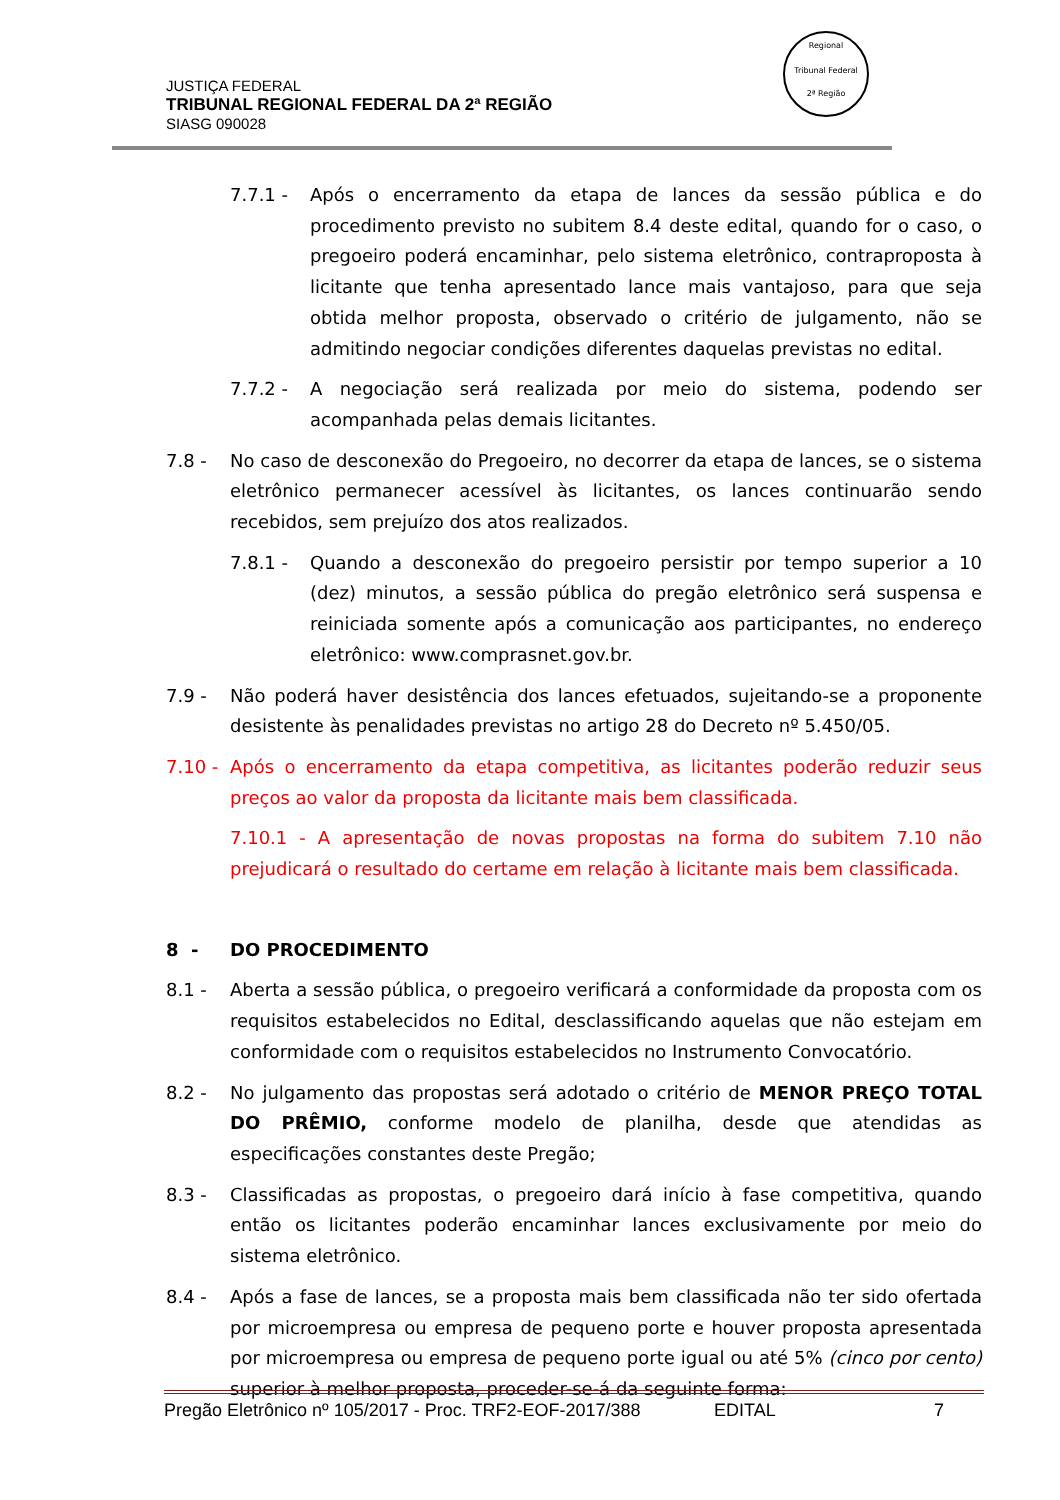JUSTIÇA FEDERAL
TRIBUNAL REGIONAL FEDERAL DA 2ª REGIÃO
SIASG 090028
Regional
Tribunal Federal
2ª Região
7.7.1 - Após o encerramento da etapa de lances da sessão pública e do procedimento previsto no subitem 8.4 deste edital, quando for o caso, o pregoeiro poderá encaminhar, pelo sistema eletrônico, contraproposta à licitante que tenha apresentado lance mais vantajoso, para que seja obtida melhor proposta, observado o critério de julgamento, não se admitindo negociar condições diferentes daquelas previstas no edital.
7.7.2 - A negociação será realizada por meio do sistema, podendo ser acompanhada pelas demais licitantes.
7.8 - No caso de desconexão do Pregoeiro, no decorrer da etapa de lances, se o sistema eletrônico permanecer acessível às licitantes, os lances continuarão sendo recebidos, sem prejuízo dos atos realizados.
7.8.1 - Quando a desconexão do pregoeiro persistir por tempo superior a 10 (dez) minutos, a sessão pública do pregão eletrônico será suspensa e reiniciada somente após a comunicação aos participantes, no endereço eletrônico: www.comprasnet.gov.br.
7.9 - Não poderá haver desistência dos lances efetuados, sujeitando-se a proponente desistente às penalidades previstas no artigo 28 do Decreto nº 5.450/05.
7.10 -
Após o encerramento da etapa competitiva, as licitantes poderão reduzir seus preços ao valor da proposta da licitante mais bem classificada.
7.10.1 - A apresentação de novas propostas na forma do subitem 7.10 não prejudicará o resultado do certame em relação à licitante mais bem classificada.
8 - DO PROCEDIMENTO
8.1 - Aberta a sessão pública, o pregoeiro verificará a conformidade da proposta com os requisitos estabelecidos no Edital, desclassificando aquelas que não estejam em conformidade com o requisitos estabelecidos no Instrumento Convocatório.
8.2 - No julgamento das propostas será adotado o critério de MENOR PREÇO TOTAL DO PRÊMIO, conforme modelo de planilha, desde que atendidas as especificações constantes deste Pregão;
8.3 - Classificadas as propostas, o pregoeiro dará início à fase competitiva, quando então os licitantes poderão encaminhar lances exclusivamente por meio do sistema eletrônico.
8.4 - Após a fase de lances, se a proposta mais bem classificada não ter sido ofertada por microempresa ou empresa de pequeno porte e houver proposta apresentada por microempresa ou empresa de pequeno porte igual ou até 5% (cinco por cento) superior à melhor proposta, proceder-se-á da seguinte forma:
Pregão Eletrônico nº 105/2017 - Proc. TRF2-EOF-2017/388 EDITAL 7